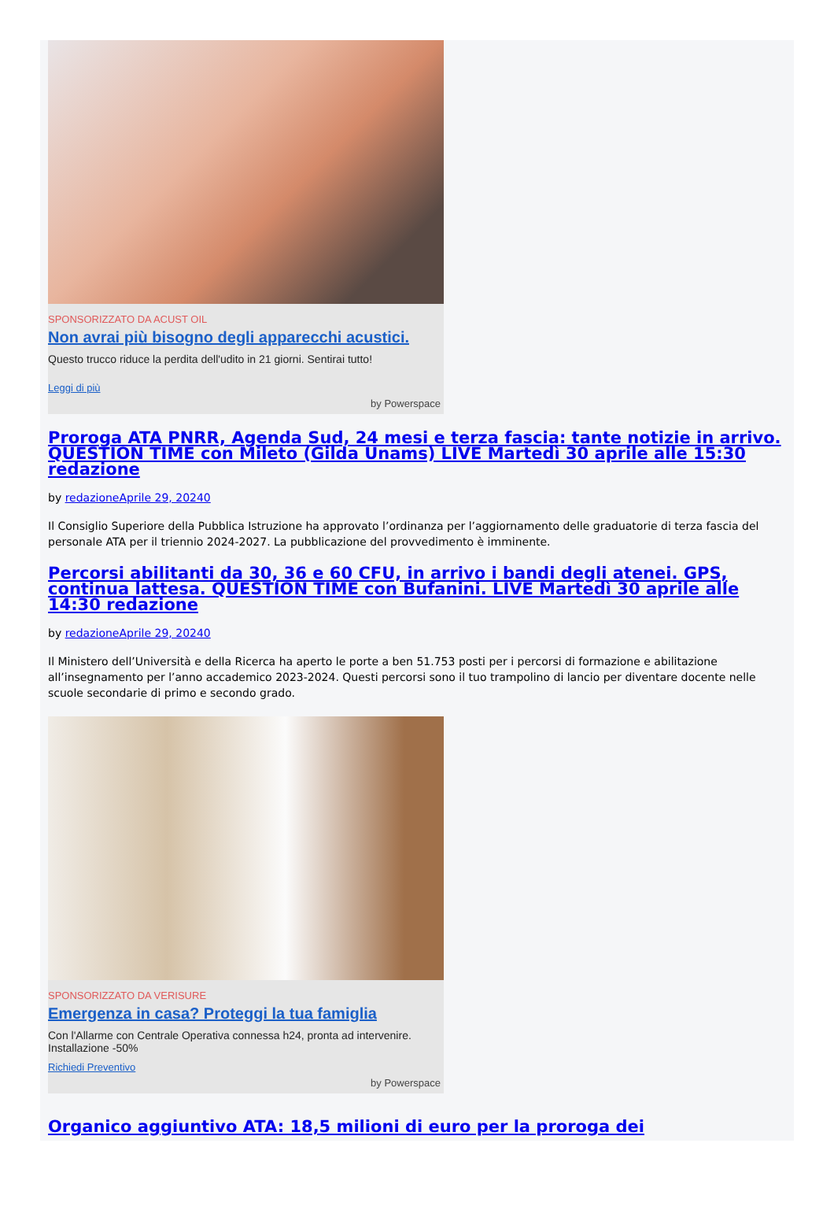SPONSORIZZATO DA ACUST OIL
Non avrai più bisogno degli apparecchi acustici.
Questo trucco riduce la perdita dell'udito in 21 giorni. Sentirai tutto!
Leggi di più
by Powerspace
Proroga ATA PNRR, Agenda Sud, 24 mesi e terza fascia: tante notizie in arrivo. QUESTION TIME con Mileto (Gilda Unams) LIVE Martedì 30 aprile alle 15:30 redazione
by redazioneAprile 29, 20240
Il Consiglio Superiore della Pubblica Istruzione ha approvato l’ordinanza per l’aggiornamento delle graduatorie di terza fascia del personale ATA per il triennio 2024-2027. La pubblicazione del provvedimento è imminente.
Percorsi abilitanti da 30, 36 e 60 CFU, in arrivo i bandi degli atenei. GPS, continua lattesa. QUESTION TIME con Bufanini. LIVE Martedì 30 aprile alle 14:30 redazione
by redazioneAprile 29, 20240
Il Ministero dell’Università e della Ricerca ha aperto le porte a ben 51.753 posti per i percorsi di formazione e abilitazione all’insegnamento per l’anno accademico 2023-2024. Questi percorsi sono il tuo trampolino di lancio per diventare docente nelle scuole secondarie di primo e secondo grado.
SPONSORIZZATO DA VERISURE
Emergenza in casa? Proteggi la tua famiglia
Con l'Allarme con Centrale Operativa connessa h24, pronta ad intervenire. Installazione -50%
Richiedi Preventivo
by Powerspace
Organico aggiuntivo ATA: 18,5 milioni di euro per la proroga dei